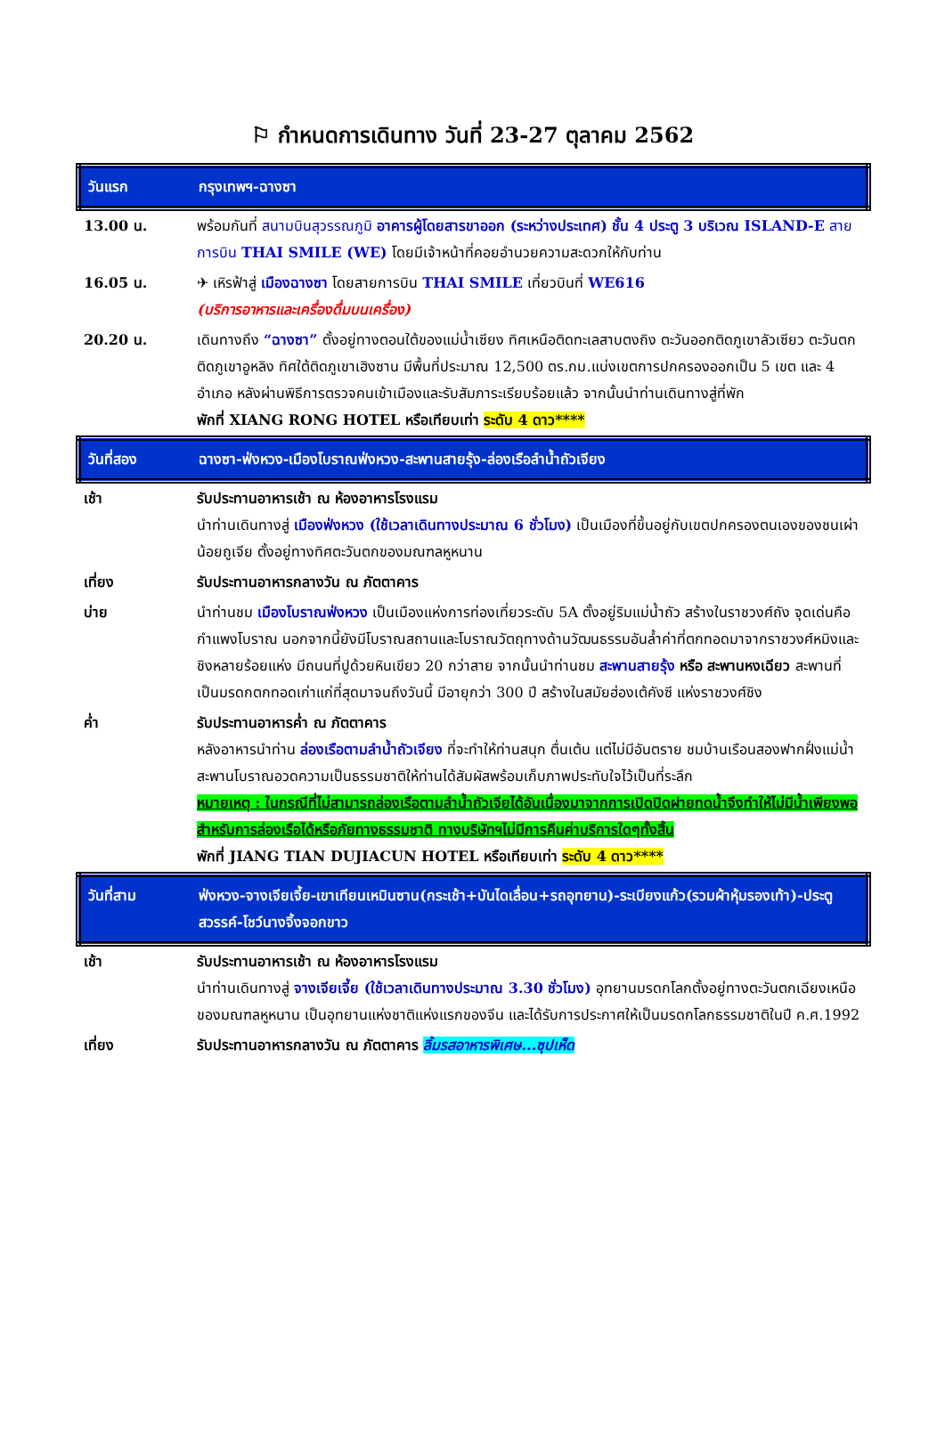⚐ กำหนดการเดินทาง วันที่ 23-27 ตุลาคม 2562
| วันแรก | กรุงเทพฯ-ฉางซา |
| 13.00 น. | พร้อมกันที่ สนามบินสุวรรณภูมิ อาคารผู้โดยสารขาออก (ระหว่างประเทศ) ชั้น 4 ประตู 3 บริเวณ ISLAND-E สายการบิน THAI SMILE (WE) โดยมีเจ้าหน้าที่คอยอำนวยความสะดวกให้กับท่าน |
| 16.05 น. | ✈ เหิรฟ้าสู่ เมืองฉางซา โดยสายการบิน THAI SMILE เที่ยวบินที่ WE616 (บริการอาหารและเครื่องดื่มบนเครื่อง) |
| 20.20 น. | เดินทางถึง “ฉางซา” ตั้งอยู่ทางตอนใต้ของแม่น้ำเซียง ทิศเหนือติดทะเลสาบตงถิง ตะวันออกติดภูเขาลัวเซียว ตะวันตกติดภูเขาอูหลิง ทิศใต้ติดภูเขาเฮิงซาน มีพื้นที่ประมาณ 12,500 ตร.กม.แบ่งเขตการปกครองออกเป็น 5 เขต และ 4 อำเภอ หลังผ่านพิธีการตรวจคนเข้าเมืองและรับสัมภาระเรียบร้อยแล้ว จากนั้นนำท่านเดินทางสู่ที่พัก พักที่ XIANG RONG HOTEL หรือเทียบเท่า ระดับ 4 ดาว**** |
| วันที่สอง | ฉางซา-ฟ่งหวง-เมืองโบราณฟ่งหวง-สะพานสายรุ้ง-ล่องเรือลำน้ำถัวเจียง |
| เช้า | รับประทานอาหารเช้า ณ ห้องอาหารโรงแรม นำท่านเดินทางสู่ เมืองฟ่งหวง (ใช้เวลาเดินทางประมาณ 6 ชั่วโมง) เป็นเมืองที่ขึ้นอยู่กับเขตปกครองตนเองของชนเผ่าน้อยถูเจีย ตั้งอยู่ทางทิศตะวันตกของมณฑลหูหนาน |
| เที่ยง | รับประทานอาหารกลางวัน ณ ภัตตาคาร |
| บ่าย | นำท่านชม เมืองโบราณฟ่งหวง เป็นเมืองแห่งการท่องเที่ยวระดับ 5A ตั้งอยู่ริมแม่น้ำถัว สร้างในราชวงศ์ถัง จุดเด่นคือ กำแพงโบราณ นอกจากนี้ยังมีโบราณสถานและโบราณวัตถุทางด้านวัฒนธรรมอันล้ำค่าที่ตกทอดมาจากราชวงศ์หมิงและชิงหลายร้อยแห่ง มีถนนที่ปูด้วยหินเขียว 20 กว่าสาย จากนั้นนำท่านชม สะพานสายรุ้ง หรือ สะพานหงเฉียว สะพานที่เป็นมรดกตกทอดเก่าแก่ที่สุดมาจนถึงวันนี้ มีอายุกว่า 300 ปี สร้างในสมัยฮ่องเต้คังซี แห่งราชวงศ์ชิง |
| ค่ำ | รับประทานอาหารค่ำ ณ ภัตตาคาร หลังอาหารนำท่าน ล่องเรือตามลำน้ำถัวเจียง ที่จะทำให้ท่านสนุก ตื่นเต้น แต่ไม่มีอันตราย ชมบ้านเรือนสองฟากฝั่งแม่น้ำ สะพานโบราณอวดความเป็นธรรมชาติให้ท่านได้สัมผัสพร้อมเก็บภาพประทับใจไว้เป็นที่ระลึก หมายเหตุ : ในกรณีที่ไม่สามารถล่องเรือตามลำน้ำถัวเจียได้อันเนื่องมาจากการเปิดปิดฝายทดน้ำจึงทำให้ไม่มีน้ำเพียงพอสำหรับการล่องเรือได้หรือภัยทางธรรมชาติ ทางบริษัทฯไม่มีการคืนค่าบริการใดๆทั้งสิ้น พักที่ JIANG TIAN DUJIACUN HOTEL หรือเทียบเท่า ระดับ 4 ดาว**** |
| วันที่สาม | ฟ่งหวง-จางเจียเจี้ย-เขาเทียนเหมินซาน(กระเช้า+บันไดเลื่อน+รถอุทยาน)-ระเบียงแก้ว(รวมผ้าหุ้มรองเท้า)-ประตูสวรรค์-โชว์นางจิ้งจอกขาว |
| เช้า | รับประทานอาหารเช้า ณ ห้องอาหารโรงแรม นำท่านเดินทางสู่ จางเจียเจี้ย (ใช้เวลาเดินทางประมาณ 3.30 ชั่วโมง) อุทยานมรดกโลกตั้งอยู่ทางตะวันตกเฉียงเหนือของมณฑลหูหนาน เป็นอุทยานแห่งชาติแห่งแรกของจีน และได้รับการประกาศให้เป็นมรดกโลกธรรมชาติในปี ค.ศ.1992 |
| เที่ยง | รับประทานอาหารกลางวัน ณ ภัตตาคาร ลิ้มรสอาหารพิเศษ...ซุปเห็ด |